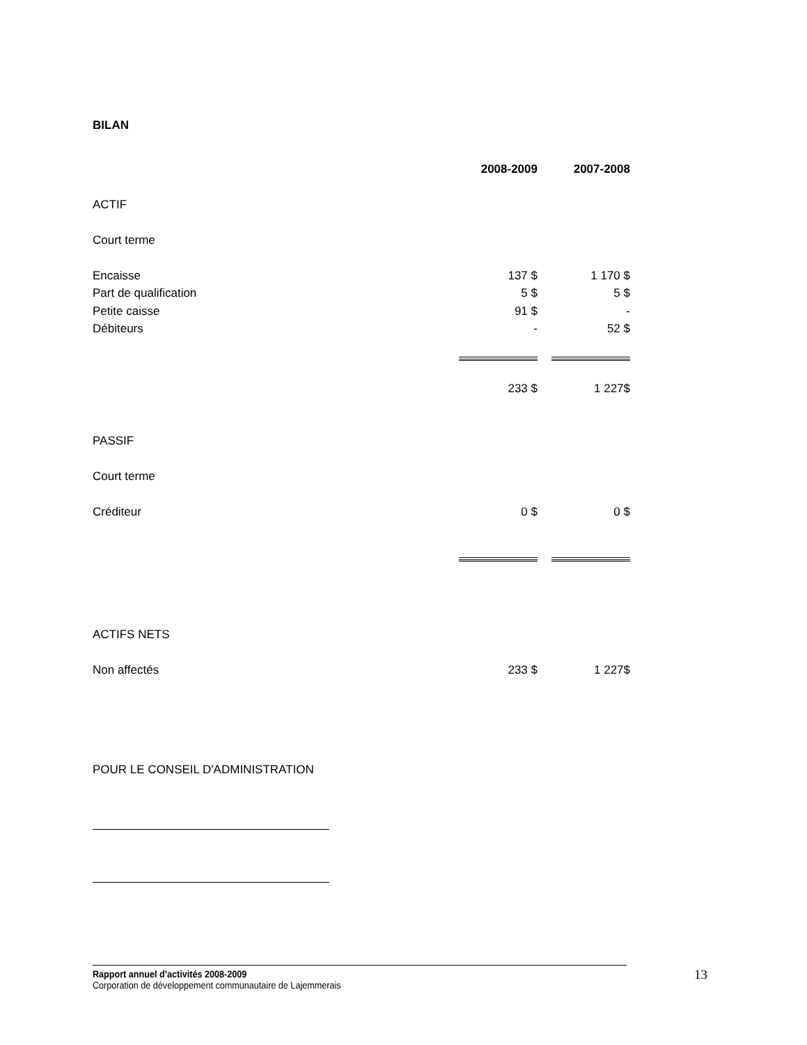BILAN
| | 2008-2009 | | 2007-2008 |
| ACTIF | | | |
| Court terme | | | |
| Encaisse | 137 $ | | 1 170 $ |
| Part de qualification | 5 $ | | 5 $ |
| Petite caisse | 91 $ | | - |
| Débiteurs | - | | 52 $ |
| | 233 $ | | 1 227$ |
| PASSIF | | | |
| Court terme | | | |
| Créditeur | 0 $ | | 0 $ |
| ACTIFS NETS | | | |
| Non affectés | 233 $ | | 1 227$ |
POUR LE CONSEIL D'ADMINISTRATION
Rapport annuel d’activités 2008-2009
Corporation de développement communautaire de Lajemmerais
13